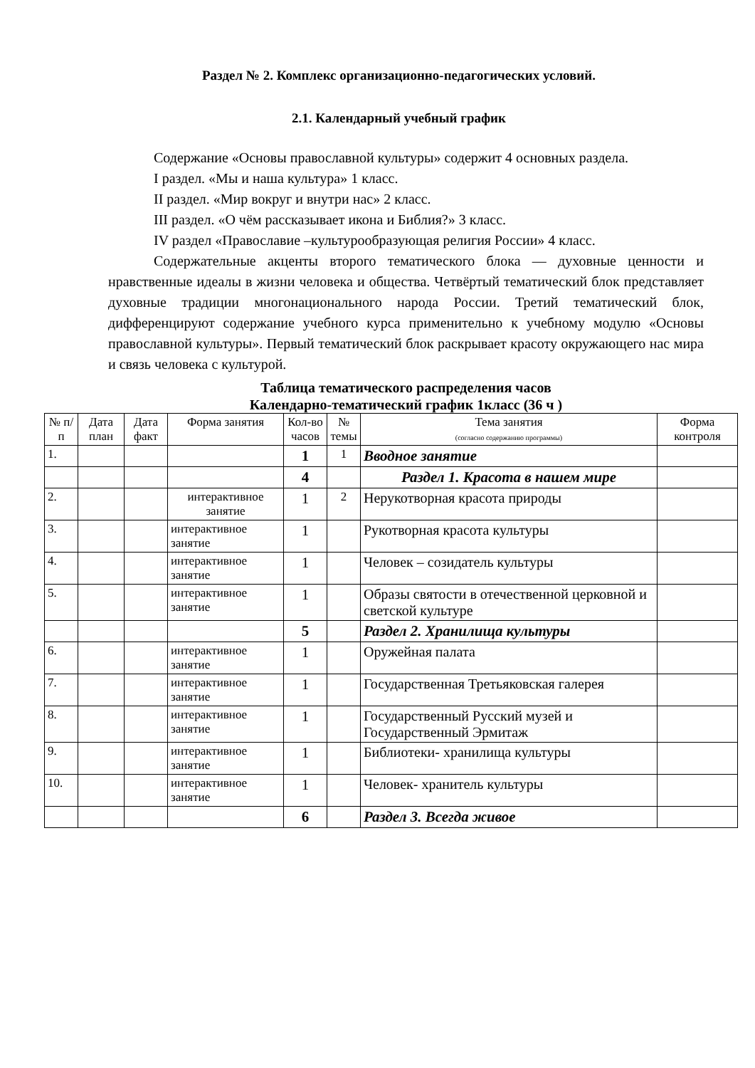Раздел № 2. Комплекс организационно-педагогических условий.
2.1. Календарный учебный график
Содержание «Основы православной культуры» содержит 4 основных раздела.
I раздел. «Мы и наша культура» 1 класс.
II раздел. «Мир вокруг и внутри нас» 2 класс.
III раздел. «О чём рассказывает икона и Библия?» 3 класс.
IV раздел «Православие –культурообразующая религия России» 4 класс.
Содержательные акценты второго тематического блока — духовные ценности и нравственные идеалы в жизни человека и общества. Четвёртый тематический блок представляет духовные традиции многонационального народа России. Третий тематический блок, дифференцируют содержание учебного курса применительно к учебному модулю «Основы православной культуры». Первый тематический блок раскрывает красоту окружающего нас мира и связь человека с культурой.
Таблица тематического распределения часов
Календарно-тематический график 1класс (36 ч )
| № п/п | Дата план | Дата факт | Форма занятия | Кол-во часов | № темы | Тема занятия (согласно содержанию программы) | Форма контроля |
| --- | --- | --- | --- | --- | --- | --- | --- |
| 1. | | | | 1 | 1 | Вводное занятие | |
| | | | | 4 | | Раздел 1. Красота в нашем мире | |
| 2. | | | интерактивное занятие | 1 | 2 | Нерукотворная красота природы | |
| 3. | | | интерактивное занятие | 1 | | Рукотворная красота культуры | |
| 4. | | | интерактивное занятие | 1 | | Человек – созидатель культуры | |
| 5. | | | интерактивное занятие | 1 | | Образы святости в отечественной церковной и светской культуре | |
| | | | | 5 | | Раздел 2. Хранилища культуры | |
| 6. | | | интерактивное занятие | 1 | | Оружейная палата | |
| 7. | | | интерактивное занятие | 1 | | Государственная Третьяковская галерея | |
| 8. | | | интерактивное занятие | 1 | | Государственный Русский музей и Государственный Эрмитаж | |
| 9. | | | интерактивное занятие | 1 | | Библиотеки- хранилища культуры | |
| 10. | | | интерактивное занятие | 1 | | Человек- хранитель культуры | |
| | | | | 6 | | Раздел 3. Всегда живое | |